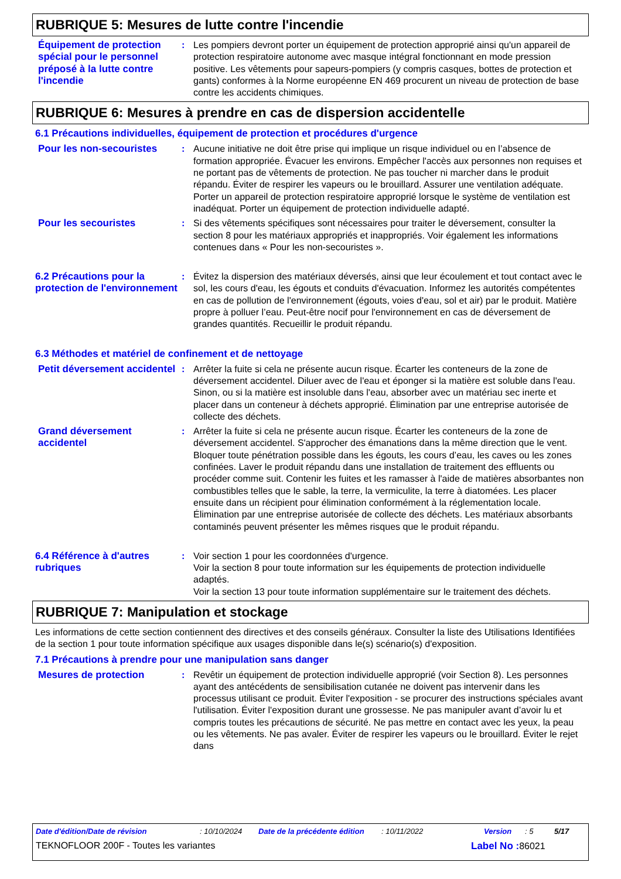RUBRIQUE 5: Mesures de lutte contre l'incendie
Équipement de protection spécial pour le personnel préposé à la lutte contre l'incendie
: Les pompiers devront porter un équipement de protection approprié ainsi qu'un appareil de protection respiratoire autonome avec masque intégral fonctionnant en mode pression positive. Les vêtements pour sapeurs-pompiers (y compris casques, bottes de protection et gants) conformes à la Norme européenne EN 469 procurent un niveau de protection de base contre les accidents chimiques.
RUBRIQUE 6: Mesures à prendre en cas de dispersion accidentelle
6.1 Précautions individuelles, équipement de protection et procédures d'urgence
Pour les non-secouristes : Aucune initiative ne doit être prise qui implique un risque individuel ou en l’absence de formation appropriée. Évacuer les environs. Empêcher l'accès aux personnes non requises et ne portant pas de vêtements de protection. Ne pas toucher ni marcher dans le produit répandu. Éviter de respirer les vapeurs ou le brouillard. Assurer une ventilation adéquate. Porter un appareil de protection respiratoire approprié lorsque le système de ventilation est inadéquat. Porter un équipement de protection individuelle adapté.
Pour les secouristes : Si des vêtements spécifiques sont nécessaires pour traiter le déversement, consulter la section 8 pour les matériaux appropriés et inappropriés. Voir également les informations contenues dans « Pour les non-secouristes ».
6.2 Précautions pour la protection de l'environnement
: Évitez la dispersion des matériaux déversés, ainsi que leur écoulement et tout contact avec le sol, les cours d'eau, les égouts et conduits d'évacuation. Informez les autorités compétentes en cas de pollution de l'environnement (égouts, voies d'eau, sol et air) par le produit. Matière propre à polluer l’eau. Peut-être nocif pour l'environnement en cas de déversement de grandes quantités. Recueillir le produit répandu.
6.3 Méthodes et matériel de confinement et de nettoyage
Petit déversement accidentel
: Arrêter la fuite si cela ne présente aucun risque. Écarter les conteneurs de la zone de déversement accidentel. Diluer avec de l'eau et éponger si la matière est soluble dans l'eau. Sinon, ou si la matière est insoluble dans l'eau, absorber avec un matériau sec inerte et placer dans un conteneur à déchets approprié. Élimination par une entreprise autorisée de collecte des déchets.
Grand déversement accidentel
: Arrêter la fuite si cela ne présente aucun risque. Écarter les conteneurs de la zone de déversement accidentel. S'approcher des émanations dans la même direction que le vent. Bloquer toute pénétration possible dans les égouts, les cours d’eau, les caves ou les zones confinées. Laver le produit répandu dans une installation de traitement des effluents ou procéder comme suit. Contenir les fuites et les ramasser à l'aide de matières absorbantes non combustibles telles que le sable, la terre, la vermiculite, la terre à diatomées. Les placer ensuite dans un récipient pour élimination conformément à la réglementation locale. Élimination par une entreprise autorisée de collecte des déchets. Les matériaux absorbants contaminés peuvent présenter les mêmes risques que le produit répandu.
6.4 Référence à d'autres rubriques
: Voir section 1 pour les coordonnées d'urgence.
Voir la section 8 pour toute information sur les équipements de protection individuelle adaptés.
Voir la section 13 pour toute information supplémentaire sur le traitement des déchets.
RUBRIQUE 7: Manipulation et stockage
Les informations de cette section contiennent des directives et des conseils généraux. Consulter la liste des Utilisations Identifiées de la section 1 pour toute information spécifique aux usages disponible dans le(s) scénario(s) d'exposition.
7.1 Précautions à prendre pour une manipulation sans danger
Mesures de protection : Revêtir un équipement de protection individuelle approprié (voir Section 8). Les personnes ayant des antécédents de sensibilisation cutanée ne doivent pas intervenir dans les processus utilisant ce produit. Éviter l'exposition - se procurer des instructions spéciales avant l'utilisation. Éviter l'exposition durant une grossesse. Ne pas manipuler avant d’avoir lu et compris toutes les précautions de sécurité. Ne pas mettre en contact avec les yeux, la peau ou les vêtements. Ne pas avaler. Éviter de respirer les vapeurs ou le brouillard. Éviter le rejet dans
Date d'édition/Date de révision: 10/10/2024 Date de la précédente édition: 10/11/2022 Version: 5 5/17
TEKNOFLOOR 200F - Toutes les variantes Label No : 86021